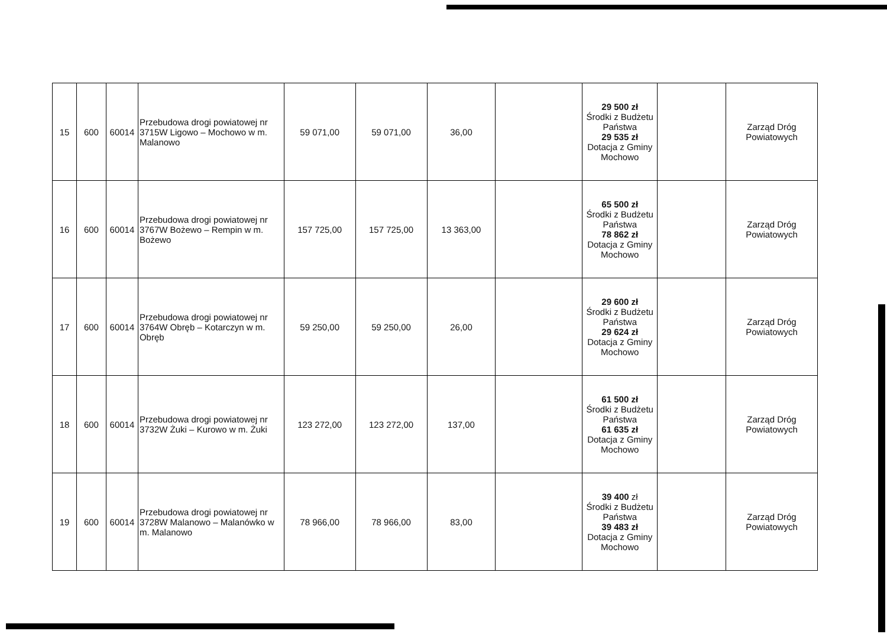| 15 | 600 | 60014 | Przebudowa drogi powiatowej nr 3715W Ligowo – Mochowo w m. Malanowo | 59 071,00 | 59 071,00 | 36,00 | | 29 500 zł Środki z Budżetu Państwa 29 535 zł Dotacja z Gminy Mochowo | | Zarząd Dróg Powiatowych |
| 16 | 600 | 60014 | Przebudowa drogi powiatowej nr 3767W Bożewo – Rempin w m. Bożewo | 157 725,00 | 157 725,00 | 13 363,00 | | 65 500 zł Środki z Budżetu Państwa 78 862 zł Dotacja z Gminy Mochowo | | Zarząd Dróg Powiatowych |
| 17 | 600 | 60014 | Przebudowa drogi powiatowej nr 3764W Obręb – Kotarczyn w m. Obręb | 59 250,00 | 59 250,00 | 26,00 | | 29 600 zł Środki z Budżetu Państwa 29 624 zł Dotacja z Gminy Mochowo | | Zarząd Dróg Powiatowych |
| 18 | 600 | 60014 | Przebudowa drogi powiatowej nr 3732W Żuki – Kurowo w m. Żuki | 123 272,00 | 123 272,00 | 137,00 | | 61 500 zł Środki z Budżetu Państwa 61 635 zł Dotacja z Gminy Mochowo | | Zarząd Dróg Powiatowych |
| 19 | 600 | 60014 | Przebudowa drogi powiatowej nr 3728W Malanowo – Malanówko w m. Malanowo | 78 966,00 | 78 966,00 | 83,00 | | 39 400 zł Środki z Budżetu Państwa 39 483 zł Dotacja z Gminy Mochowo | | Zarząd Dróg Powiatowych |